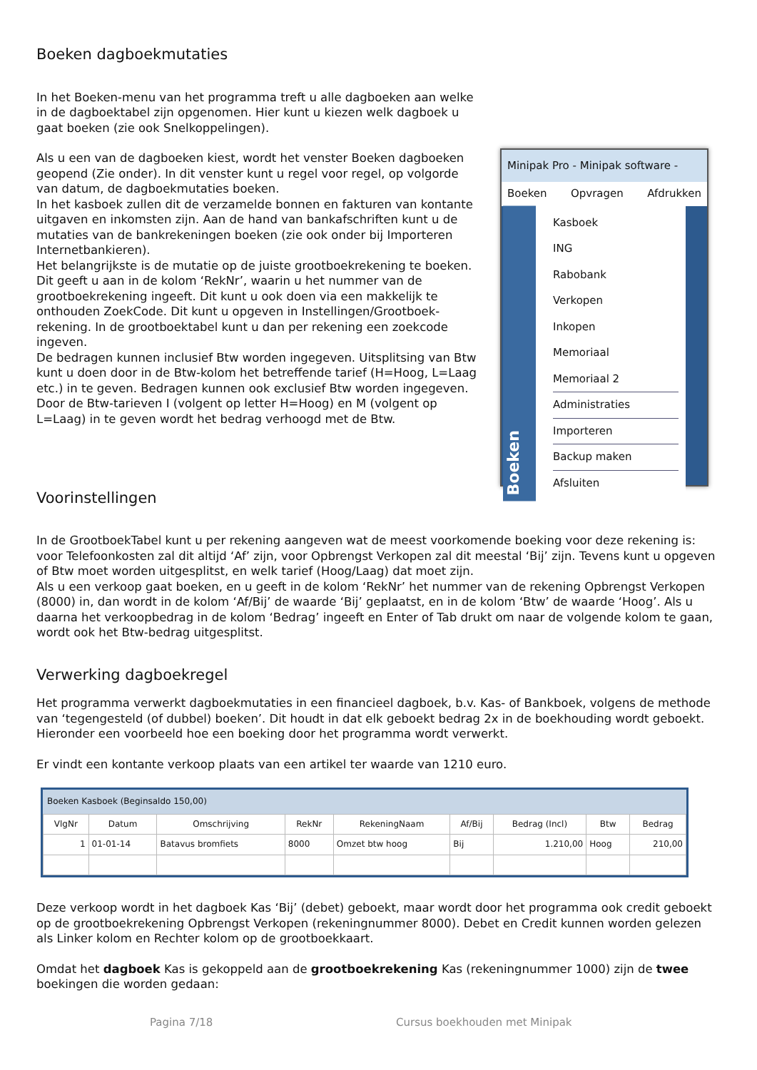Boeken dagboekmutaties
In het Boeken-menu van het programma treft u alle dagboeken aan welke in de dagboektabel zijn opgenomen. Hier kunt u kiezen welk dagboek u gaat boeken (zie ook Snelkoppelingen).
Als u een van de dagboeken kiest, wordt het venster Boeken dagboeken geopend (Zie onder). In dit venster kunt u regel voor regel, op volgorde van datum, de dagboekmutaties boeken.
In het kasboek zullen dit de verzamelde bonnen en fakturen van kontante uitgaven en inkomsten zijn. Aan de hand van bankafschriften kunt u de mutaties van de bankrekeningen boeken (zie ook onder bij Importeren Internetbankieren).
Het belangrijkste is de mutatie op de juiste grootboekrekening te boeken. Dit geeft u aan in de kolom ‘RekNr’, waarin u het nummer van de grootboekrekening ingeeft. Dit kunt u ook doen via een makkelijk te onthouden ZoekCode. Dit kunt u opgeven in Instellingen/Grootboek-rekening. In de grootboektabel kunt u dan per rekening een zoekcode ingeven.
De bedragen kunnen inclusief Btw worden ingegeven. Uitsplitsing van Btw kunt u doen door in de Btw-kolom het betreffende tarief (H=Hoog, L=Laag etc.) in te geven. Bedragen kunnen ook exclusief Btw worden ingegeven. Door de Btw-tarieven I (volgent op letter H=Hoog) en M (volgent op L=Laag) in te geven wordt het bedrag verhoogd met de Btw.
Minipak Pro - Minipak software -
Boeken Opvragen Afdrukken
Boeken
Kasboek
ING
Rabobank
Verkopen
Inkopen
Memoriaal
Memoriaal 2
Administraties
Importeren
Backup maken
Afsluiten
Voorinstellingen
In de GrootboekTabel kunt u per rekening aangeven wat de meest voorkomende boeking voor deze rekening is: voor Telefoonkosten zal dit altijd ‘Af’ zijn, voor Opbrengst Verkopen zal dit meestal ‘Bij’ zijn. Tevens kunt u opgeven of Btw moet worden uitgesplitst, en welk tarief (Hoog/Laag) dat moet zijn.
Als u een verkoop gaat boeken, en u geeft in de kolom ‘RekNr’ het nummer van de rekening Opbrengst Verkopen (8000) in, dan wordt in de kolom ‘Af/Bij’ de waarde ‘Bij’ geplaatst, en in de kolom ‘Btw’ de waarde ‘Hoog’. Als u daarna het verkoopbedrag in de kolom ‘Bedrag’ ingeeft en Enter of Tab drukt om naar de volgende kolom te gaan, wordt ook het Btw-bedrag uitgesplitst.
Verwerking dagboekregel
Het programma verwerkt dagboekmutaties in een financieel dagboek, b.v. Kas- of Bankboek, volgens de methode van ‘tegengesteld (of dubbel) boeken’. Dit houdt in dat elk geboekt bedrag 2x in de boekhouding wordt geboekt. Hieronder een voorbeeld hoe een boeking door het programma wordt verwerkt.
Er vindt een kontante verkoop plaats van een artikel ter waarde van 1210 euro.
Boeken Kasboek (Beginsaldo 150,00)
| VlgNr | Datum | Omschrijving | RekNr | RekeningNaam | Af/Bij | Bedrag (Incl) | Btw | Bedrag |
| --- | --- | --- | --- | --- | --- | --- | --- | --- |
| 1 | 01-01-14 | Batavus bromfiets | 8000 | Omzet btw hoog | Bij | 1.210,00 | Hoog | 210,00 |
Deze verkoop wordt in het dagboek Kas ‘Bij’ (debet) geboekt, maar wordt door het programma ook credit geboekt op de grootboekrekening Opbrengst Verkopen (rekeningnummer 8000). Debet en Credit kunnen worden gelezen als Linker kolom en Rechter kolom op de grootboekkaart.
Omdat het dagboek Kas is gekoppeld aan de grootboekrekening Kas (rekeningnummer 1000) zijn de twee boekingen die worden gedaan:
Pagina 7/18 Cursus boekhouden met Minipak